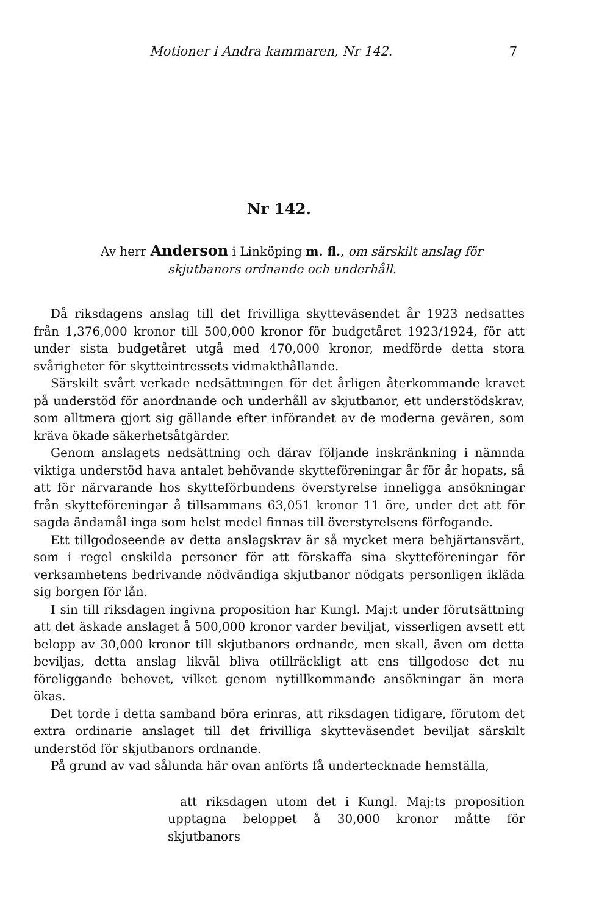Motioner i Andra kammaren, Nr 142. 7
Nr 142.
Av herr Anderson i Linköping m. fl., om särskilt anslag för skjutbanors ordnande och underhåll.
Då riksdagens anslag till det frivilliga skytteväsendet år 1923 nedsattes från 1,376,000 kronor till 500,000 kronor för budgetåret 1923/1924, för att under sista budgetåret utgå med 470,000 kronor, medförde detta stora svårigheter för skytteintressets vidmakthållande.
Särskilt svårt verkade nedsättningen för det årligen återkommande kravet på understöd för anordnande och underhåll av skjutbanor, ett understödskrav, som alltmera gjort sig gällande efter införandet av de moderna gevären, som kräva ökade säkerhetsåtgärder.
Genom anslagets nedsättning och därav följande inskränkning i nämnda viktiga understöd hava antalet behövande skytteföreningar år för år hopats, så att för närvarande hos skytteförbundens överstyrelse inneligga ansökningar från skytteföreningar å tillsammans 63,051 kronor 11 öre, under det att för sagda ändamål inga som helst medel finnas till överstyrelsens förfogande.
Ett tillgodoseende av detta anslagskrav är så mycket mera behjärtansvärt, som i regel enskilda personer för att förskaffa sina skytteföreningar för verksamhetens bedrivande nödvändiga skjutbanor nödgats personligen ikläda sig borgen för lån.
I sin till riksdagen ingivna proposition har Kungl. Maj:t under förutsättning att det äskade anslaget å 500,000 kronor varder beviljat, visserligen avsett ett belopp av 30,000 kronor till skjutbanors ordnande, men skall, även om detta beviljas, detta anslag likväl bliva otillräckligt att ens tillgodose det nu föreliggande behovet, vilket genom nytillkommande ansökningar än mera ökas.
Det torde i detta samband böra erinras, att riksdagen tidigare, förutom det extra ordinarie anslaget till det frivilliga skytteväsendet beviljat särskilt understöd för skjutbanors ordnande.
På grund av vad sålunda här ovan anförts få undertecknade hemställa,
att riksdagen utom det i Kungl. Maj:ts proposition upptagna beloppet å 30,000 kronor måtte för skjutbanors